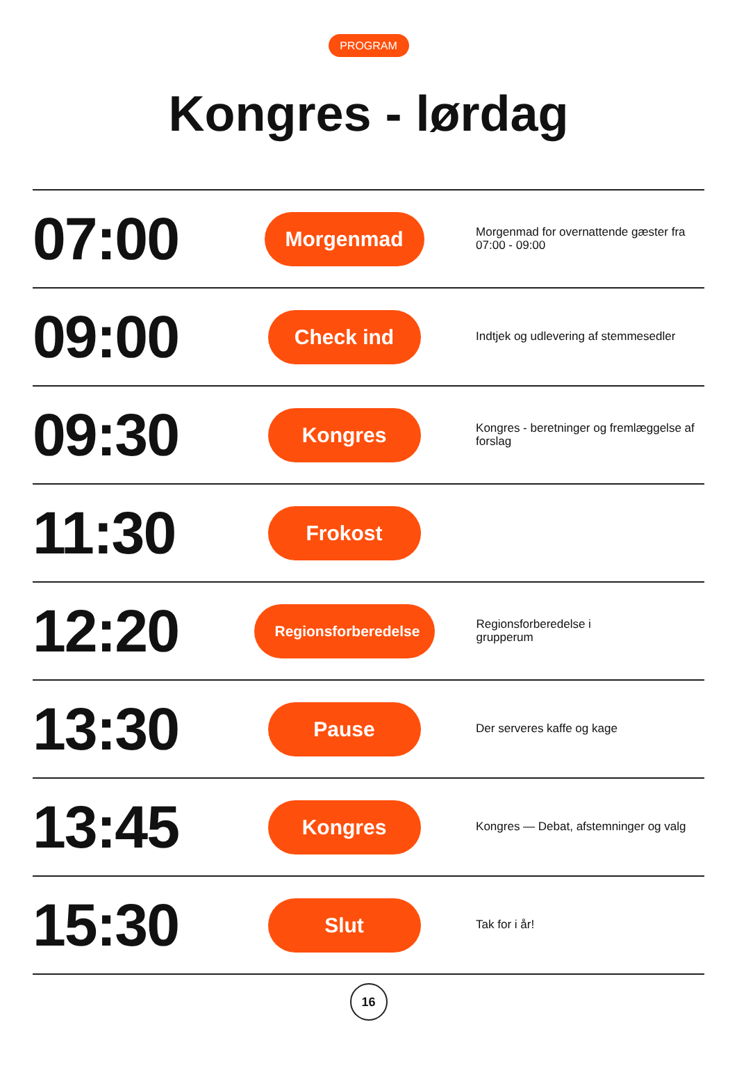PROGRAM
Kongres - lørdag
07:00
Morgenmad
Morgenmad for overnattende gæster fra 07:00 - 09:00
09:00
Check ind
Indtjek og udlevering af stemmesedler
09:30
Kongres
Kongres - beretninger og fremlæggelse af forslag
11:30
Frokost
12:20
Regionsforberedelse
Regionsforberedelse i
grupperum
13:30
Pause
Der serveres kaffe og kage
13:45
Kongres
Kongres — Debat, afstemninger og valg
15:30
Slut
Tak for i år!
16